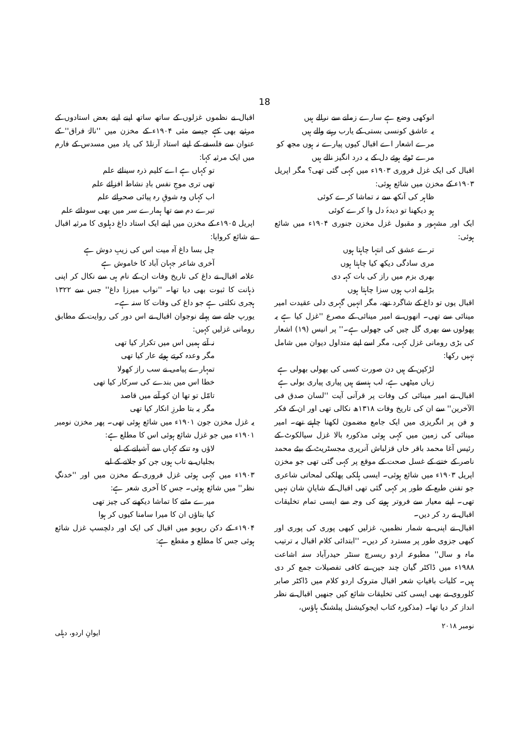18
اقبال نے نظموں غزلوں کے ساتھ ساتھ اپنے اپنے بعض استادوں کے مرثیے بھی کہے جیسے مئی ۱۹۰۴ء کے مخزن میں ''نالۂ فراق'' کے عنوان سے فلسفے کے اپنے استاد آرنلڈ کی یاد میں مسدس کے فارم میں ایک مرثیہ کہا:
تو کہاں ہے اے کلیم ذرہ سینائے علم
تھی تری موجِ نفس بادِ نشاط افزائے علم
اب کہاں وہ شوقِ رہ پیائی صحرائے علم
تیرے دم سے تھا ہمارے سر میں بھی سودائے علم
اپریل ۱۹۰۵ء کے مخزن میں اپنے ایک استاد داغ دہلوی کا مرثیہ اقبال نے شائع کروایا:
چل بسا داغ آہ میت اس کی زیبِ دوش ہے
آخری شاعر جہان آباد کا خاموش ہے
علامہ اقبال نے داغ کی تاریخ وفات ان کے نام ہی سے نکال کر اپنی ذہانت کا ثبوت بھی دیا تھا۔ ''نواب میرزا داغ'' جس سے ۱۳۲۲ ہجری نکلتی ہے جو داغ کی وفات کا سنہ ہے۔
یورپ جانے سے پہلے نوجوان اقبال نے اس دور کی روایت کے مطابق رومانی غزلیں کہیں:
نہ آتے ہمیں اس میں تکرار کیا تھی
مگر وعدہ کرتے ہوئے عار کیا تھی
تمہارے پیامی نے سب راز کھولا
خطا اس میں بندے کی سرکار کیا تھی
تامّل تو تھا ان کو آنے میں قاصد
مگر یہ بتا طرزِ انکار کیا تھی
یہ غزل مخزن جون ۱۹۰۱ء میں شائع ہوئی تھی۔ پھر مخزن نومبر ۱۹۰۱ء میں جو غزل شائع ہوئی اس کا مطلع ہے:
لاؤں وہ تنکے کہاں سے آشیانے کے لیے
بجلیاں بے تاب ہوں جن کو جلانے کے لیے
۱۹۰۳ء میں کہی ہوئی غزل فروری کے مخزن میں اور ''خدنگِ نظر'' میں شائع ہوئی۔ جس کا آخری شعر ہے:
میرے مٹنے کا تماشا دیکھنے کی چیز تھی
کیا بتاؤں ان کا میرا سامنا کیوں کر ہوا
۱۹۰۴ء کے دکن ریویو میں اقبال کی ایک اور دلچسپ غزل شائع ہوئی جس کا مطلع و مقطع ہے:
انوکھی وضع ہے سارے زمانے سے نرالے ہیں
یہ عاشق کونسی بستی کے یارب رہنے والے ہیں
مرے اشعار اے اقبال کیوں پیارے نہ ہوں مجھ کو
مرے ٹوٹے ہوئے دل کے یہ درد انگیز نالے ہیں
اقبال کی ایک غزل فروری ۱۹۰۳ء میں کہی گئی تھی؟ مگر اپریل ۱۹۰۳ء کے مخزن میں شائع ہوئی:
ظاہر کی آنکھ سے نہ تماشا کرے کوئی
ہو دیکھنا تو دیدۂ دل وا کرے کوئی
ایک اور مشہور و مقبول غزل مخزن جنوری ۱۹۰۴ء میں شائع ہوئی:
ترے عشق کی انتہا چاہتا ہوں
مری سادگی دیکھ کیا چاہتا ہوں
بھری بزم میں راز کی بات کہہ دی
بڑا بے ادب ہوں سزا چاہتا ہوں
اقبال یوں تو داغ کے شاگرد تھے، مگر انہیں گہری دلی عقیدت امیر مینائی سے تھی۔ انھوں نے امیر مینائی کے مصرع ''غزل کیا ہے یہ پھولوں سے بھری گل چیں کی جھولی ہے۔'' پر انیس (۱۹) اشعار کی بڑی رومانی غزل کہی، مگر اسے اپنے متداول دیوان میں شامل نہیں رکھا:
لڑکپن کے ہیں دن صورت کسی کی بھولی بھولی ہے
زباں میٹھی ہے، لب ہنستے ہیں پیاری پیاری بولی ہے
اقبال نے امیر مینائی کی وفات پر قرآنی آیت ''لسان صدق فی الآخرین'' سے ان کی تاریخ وفات ۱۳۱۸ھ نکالی تھی اور ان کے فکر و فن پر انگریزی میں ایک جامع مضمون لکھنا چاہتے تھے۔ امیر مینائی کی زمین میں کہی ہوئی مذکورہ بالا غزل سیالکوٹ کے رئیس آغا محمد باقر خاں قزلباش آنریری مجسٹریٹ کے بیٹے محمد ناصر کے ختنے کے غسل صحت کے موقع پر کہی گئی تھی جو مخزن اپریل ۱۹۰۳ء میں شائع ہوئی۔ ایسی ہلکی پھلکی لمحاتی شاعری جو تفنن طبع کے طور پر کہی گئی تھی اقبال کے شایانِ شان نہیں تھی۔ اپنے معیار سے فروتر ہونے کی وجہ سے ایسی تمام تخلیقات اقبال نے رد کر دیں۔
اقبال نے اپنی بے شمار نظمیں، غزلیں کبھی پوری کی پوری اور کبھی جزوی طور پر مسترد کر دیں۔ ''ابتدائی کلام اقبال بہ ترتیب ماہ و سال'' مطبوعہ اردو ریسرچ سنٹر حیدرآباد سنہ اشاعت ۱۹۸۸ء میں ڈاکٹر گیان چند جین نے کافی تفصیلات جمع کر دی ہیں۔ کلیات باقیاتِ شعر اقبال متروک اردو کلام میں ڈاکٹر صابر کلوروی نے بھی ایسی کئی تخلیقات شائع کیں جنھیں اقبال نے نظر انداز کر دیا تھا۔ (مذکورہ کتاب ایجوکیشنل پبلشنگ ہاؤس،
ایوانِ اردو، دہلی نومبر ۲۰۱۸